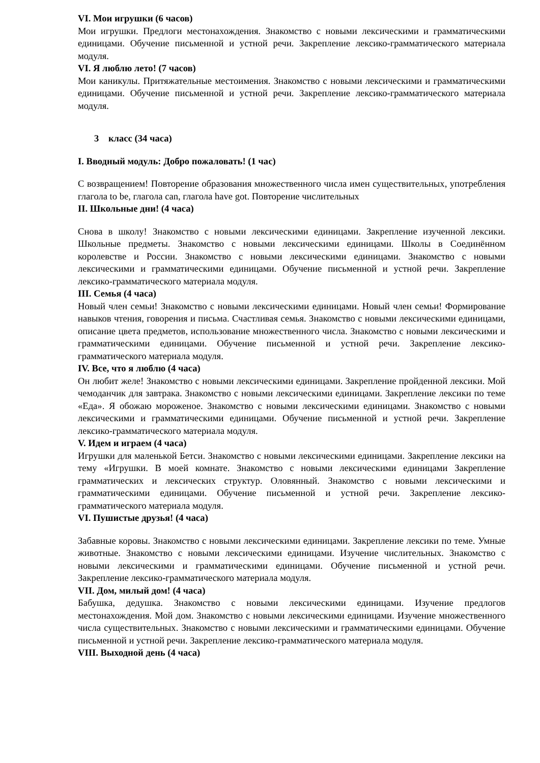VI. Мои игрушки (6 часов)
Мои игрушки. Предлоги местонахождения. Знакомство с новыми лексическими и грамматическими единицами. Обучение письменной и устной речи. Закрепление лексико-грамматического материала модуля.
VI. Я люблю лето! (7 часов)
Мои каникулы. Притяжательные местоимения. Знакомство с новыми лексическими и грамматическими единицами. Обучение письменной и устной речи. Закрепление лексико-грамматического материала модуля.
3 класс (34 часа)
I. Вводный модуль: Добро пожаловать! (1 час)
С возвращением! Повторение образования множественного числа имен существительных, употребления глагола to be, глагола can, глагола have got. Повторение числительных
II. Школьные дни! (4 часа)
Снова в школу! Знакомство с новыми лексическими единицами. Закрепление изученной лексики. Школьные предметы. Знакомство с новыми лексическими единицами. Школы в Соединённом королевстве и России. Знакомство с новыми лексическими единицами. Знакомство с новыми лексическими и грамматическими единицами. Обучение письменной и устной речи. Закрепление лексико-грамматического материала модуля.
III. Семья (4 часа)
Новый член семьи! Знакомство с новыми лексическими единицами. Новый член семьи! Формирование навыков чтения, говорения и письма. Счастливая семья. Знакомство с новыми лексическими единицами, описание цвета предметов, использование множественного числа. Знакомство с новыми лексическими и грамматическими единицами. Обучение письменной и устной речи. Закрепление лексико-грамматического материала модуля.
IV. Все, что я люблю (4 часа)
Он любит желе! Знакомство с новыми лексическими единицами. Закрепление пройденной лексики. Мой чемоданчик для завтрака. Знакомство с новыми лексическими единицами. Закрепление лексики по теме «Еда». Я обожаю мороженое. Знакомство с новыми лексическими единицами. Знакомство с новыми лексическими и грамматическими единицами. Обучение письменной и устной речи. Закрепление лексико-грамматического материала модуля.
V. Идем и играем (4 часа)
Игрушки для маленькой Бетси. Знакомство с новыми лексическими единицами. Закрепление лексики на тему «Игрушки. В моей комнате. Знакомство с новыми лексическими единицами Закрепление грамматических и лексических структур. Оловянный. Знакомство с новыми лексическими и грамматическими единицами. Обучение письменной и устной речи. Закрепление лексико-грамматического материала модуля.
VI. Пушистые друзья! (4 часа)
Забавные коровы. Знакомство с новыми лексическими единицами. Закрепление лексики по теме. Умные животные. Знакомство с новыми лексическими единицами. Изучение числительных. Знакомство с новыми лексическими и грамматическими единицами. Обучение письменной и устной речи. Закрепление лексико-грамматического материала модуля.
VII. Дом, милый дом! (4 часа)
Бабушка, дедушка. Знакомство с новыми лексическими единицами. Изучение предлогов местонахождения. Мой дом. Знакомство с новыми лексическими единицами. Изучение множественного числа существительных. Знакомство с новыми лексическими и грамматическими единицами. Обучение письменной и устной речи. Закрепление лексико-грамматического материала модуля.
VIII. Выходной день (4 часа)